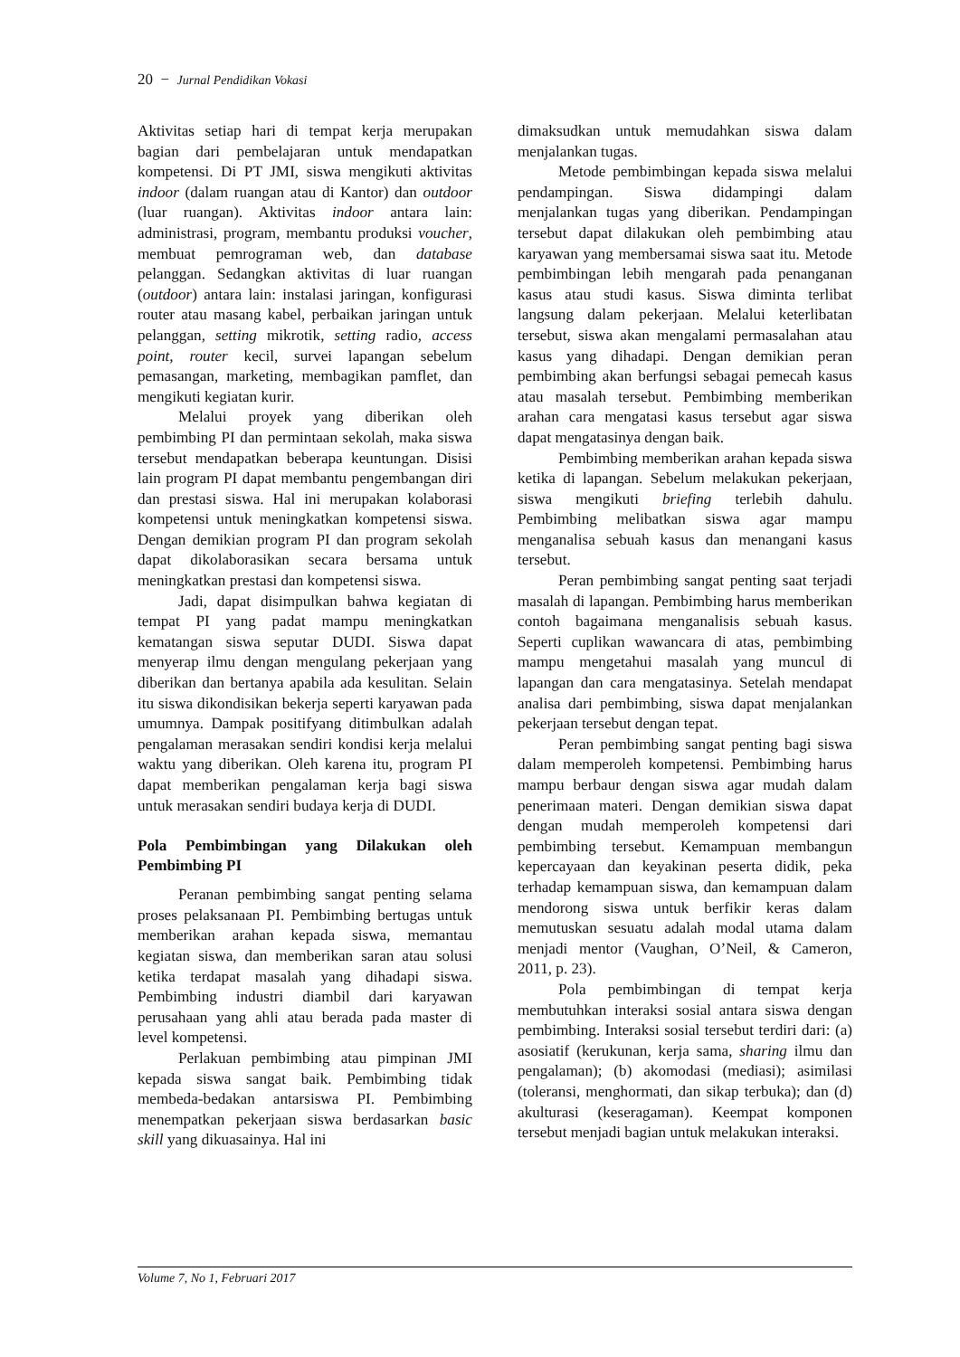20 − Jurnal Pendidikan Vokasi
Aktivitas setiap hari di tempat kerja merupakan bagian dari pembelajaran untuk mendapatkan kompetensi. Di PT JMI, siswa mengikuti aktivitas indoor (dalam ruangan atau di Kantor) dan outdoor (luar ruangan). Aktivitas indoor antara lain: administrasi, program, membantu produksi voucher, membuat pemrograman web, dan database pelanggan. Sedangkan aktivitas di luar ruangan (outdoor) antara lain: instalasi jaringan, konfigurasi router atau masang kabel, perbaikan jaringan untuk pelanggan, setting mikrotik, setting radio, access point, router kecil, survei lapangan sebelum pemasangan, marketing, membagikan pamflet, dan mengikuti kegiatan kurir.
Melalui proyek yang diberikan oleh pembimbing PI dan permintaan sekolah, maka siswa tersebut mendapatkan beberapa keuntungan. Disisi lain program PI dapat membantu pengembangan diri dan prestasi siswa. Hal ini merupakan kolaborasi kompetensi untuk meningkatkan kompetensi siswa. Dengan demikian program PI dan program sekolah dapat dikolaborasikan secara bersama untuk meningkatkan prestasi dan kompetensi siswa.
Jadi, dapat disimpulkan bahwa kegiatan di tempat PI yang padat mampu meningkatkan kematangan siswa seputar DUDI. Siswa dapat menyerap ilmu dengan mengulang pekerjaan yang diberikan dan bertanya apabila ada kesulitan. Selain itu siswa dikondisikan bekerja seperti karyawan pada umumnya. Dampak positifyang ditimbulkan adalah pengalaman merasakan sendiri kondisi kerja melalui waktu yang diberikan. Oleh karena itu, program PI dapat memberikan pengalaman kerja bagi siswa untuk merasakan sendiri budaya kerja di DUDI.
Pola Pembimbingan yang Dilakukan oleh Pembimbing PI
Peranan pembimbing sangat penting selama proses pelaksanaan PI. Pembimbing bertugas untuk memberikan arahan kepada siswa, memantau kegiatan siswa, dan memberikan saran atau solusi ketika terdapat masalah yang dihadapi siswa. Pembimbing industri diambil dari karyawan perusahaan yang ahli atau berada pada master di level kompetensi.
Perlakuan pembimbing atau pimpinan JMI kepada siswa sangat baik. Pembimbing tidak membeda-bedakan antarsiswa PI. Pembimbing menempatkan pekerjaan siswa berdasarkan basic skill yang dikuasainya. Hal ini
dimaksudkan untuk memudahkan siswa dalam menjalankan tugas.
Metode pembimbingan kepada siswa melalui pendampingan. Siswa didampingi dalam menjalankan tugas yang diberikan. Pendampingan tersebut dapat dilakukan oleh pembimbing atau karyawan yang membersamai siswa saat itu. Metode pembimbingan lebih mengarah pada penanganan kasus atau studi kasus. Siswa diminta terlibat langsung dalam pekerjaan. Melalui keterlibatan tersebut, siswa akan mengalami permasalahan atau kasus yang dihadapi. Dengan demikian peran pembimbing akan berfungsi sebagai pemecah kasus atau masalah tersebut. Pembimbing memberikan arahan cara mengatasi kasus tersebut agar siswa dapat mengatasinya dengan baik.
Pembimbing memberikan arahan kepada siswa ketika di lapangan. Sebelum melakukan pekerjaan, siswa mengikuti briefing terlebih dahulu. Pembimbing melibatkan siswa agar mampu menganalisa sebuah kasus dan menangani kasus tersebut.
Peran pembimbing sangat penting saat terjadi masalah di lapangan. Pembimbing harus memberikan contoh bagaimana menganalisis sebuah kasus. Seperti cuplikan wawancara di atas, pembimbing mampu mengetahui masalah yang muncul di lapangan dan cara mengatasinya. Setelah mendapat analisa dari pembimbing, siswa dapat menjalankan pekerjaan tersebut dengan tepat.
Peran pembimbing sangat penting bagi siswa dalam memperoleh kompetensi. Pembimbing harus mampu berbaur dengan siswa agar mudah dalam penerimaan materi. Dengan demikian siswa dapat dengan mudah memperoleh kompetensi dari pembimbing tersebut. Kemampuan membangun kepercayaan dan keyakinan peserta didik, peka terhadap kemampuan siswa, dan kemampuan dalam mendorong siswa untuk berfikir keras dalam memutuskan sesuatu adalah modal utama dalam menjadi mentor (Vaughan, O’Neil, & Cameron, 2011, p. 23).
Pola pembimbingan di tempat kerja membutuhkan interaksi sosial antara siswa dengan pembimbing. Interaksi sosial tersebut terdiri dari: (a) asosiatif (kerukunan, kerja sama, sharing ilmu dan pengalaman); (b) akomodasi (mediasi); asimilasi (toleransi, menghormati, dan sikap terbuka); dan (d) akulturasi (keseragaman). Keempat komponen tersebut menjadi bagian untuk melakukan interaksi.
Volume 7, No 1, Februari 2017